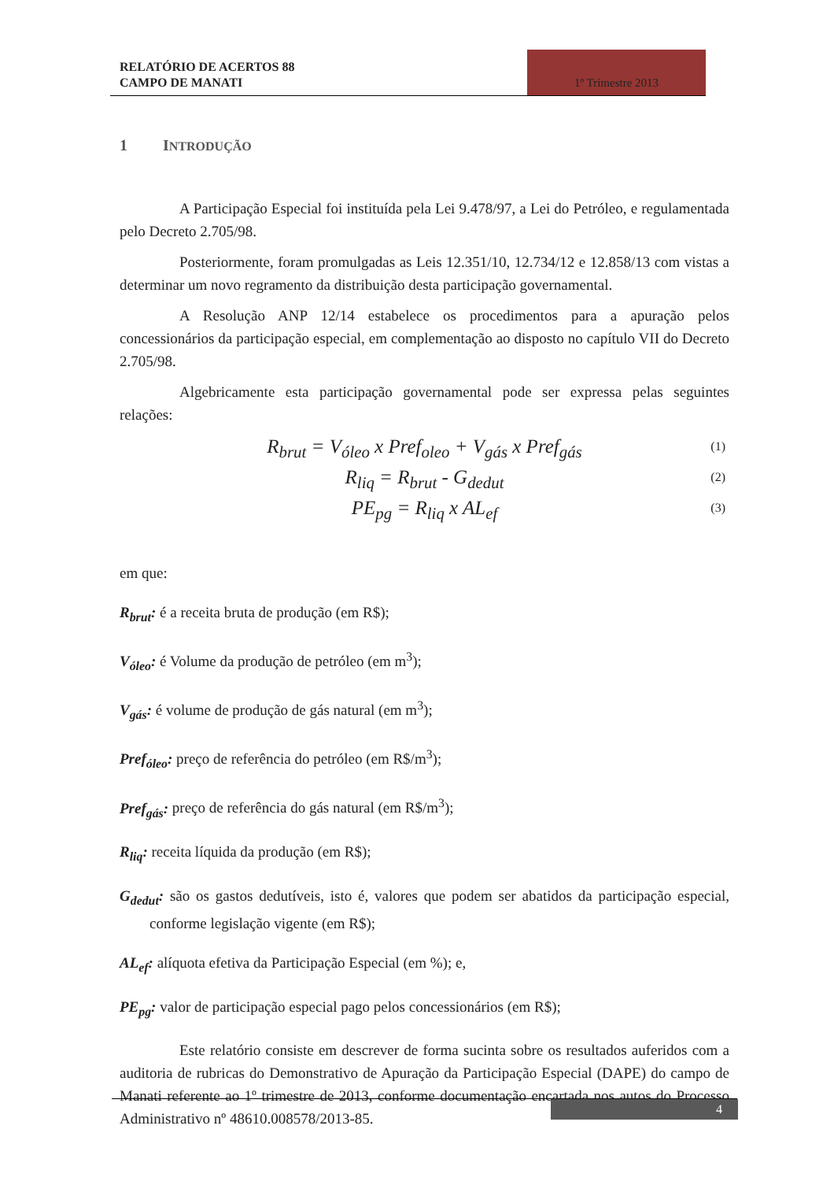RELATÓRIO DE ACERTOS 88
CAMPO DE MANATI
1º Trimestre 2013
1 INTRODUÇÃO
A Participação Especial foi instituída pela Lei 9.478/97, a Lei do Petróleo, e regulamentada pelo Decreto 2.705/98.
Posteriormente, foram promulgadas as Leis 12.351/10, 12.734/12 e 12.858/13 com vistas a determinar um novo regramento da distribuição desta participação governamental.
A Resolução ANP 12/14 estabelece os procedimentos para a apuração pelos concessionários da participação especial, em complementação ao disposto no capítulo VII do Decreto 2.705/98.
Algebricamente esta participação governamental pode ser expressa pelas seguintes relações:
R<sub>brut</sub> = V<sub>óleo</sub> x Pref<sub>oleo</sub> + V<sub>gás</sub> x Pref<sub>gás</sub> (1)
R<sub>liq</sub> = R<sub>brut</sub> - G<sub>dedut</sub> (2)
PE<sub>pg</sub> = R<sub>liq</sub> x AL<sub>ef</sub> (3)
em que:
R<sub>brut</sub>: é a receita bruta de produção (em R$);
V<sub>óleo</sub>: é Volume da produção de petróleo (em m<sup>3</sup>);
V<sub>gás</sub>: é volume de produção de gás natural (em m<sup>3</sup>);
Pref<sub>óleo</sub>: preço de referência do petróleo (em R$/m<sup>3</sup>);
Pref<sub>gás</sub>: preço de referência do gás natural (em R$/m<sup>3</sup>);
R<sub>liq</sub>: receita líquida da produção (em R$);
G<sub>dedut</sub>: são os gastos dedutíveis, isto é, valores que podem ser abatidos da participação especial, conforme legislação vigente (em R$);
AL<sub>ef</sub>: alíquota efetiva da Participação Especial (em %); e,
PE<sub>pg</sub>: valor de participação especial pago pelos concessionários (em R$);
Este relatório consiste em descrever de forma sucinta sobre os resultados auferidos com a auditoria de rubricas do Demonstrativo de Apuração da Participação Especial (DAPE) do campo de Manati referente ao 1º trimestre de 2013, conforme documentação encartada nos autos do Processo Administrativo nº 48610.008578/2013-85.
4